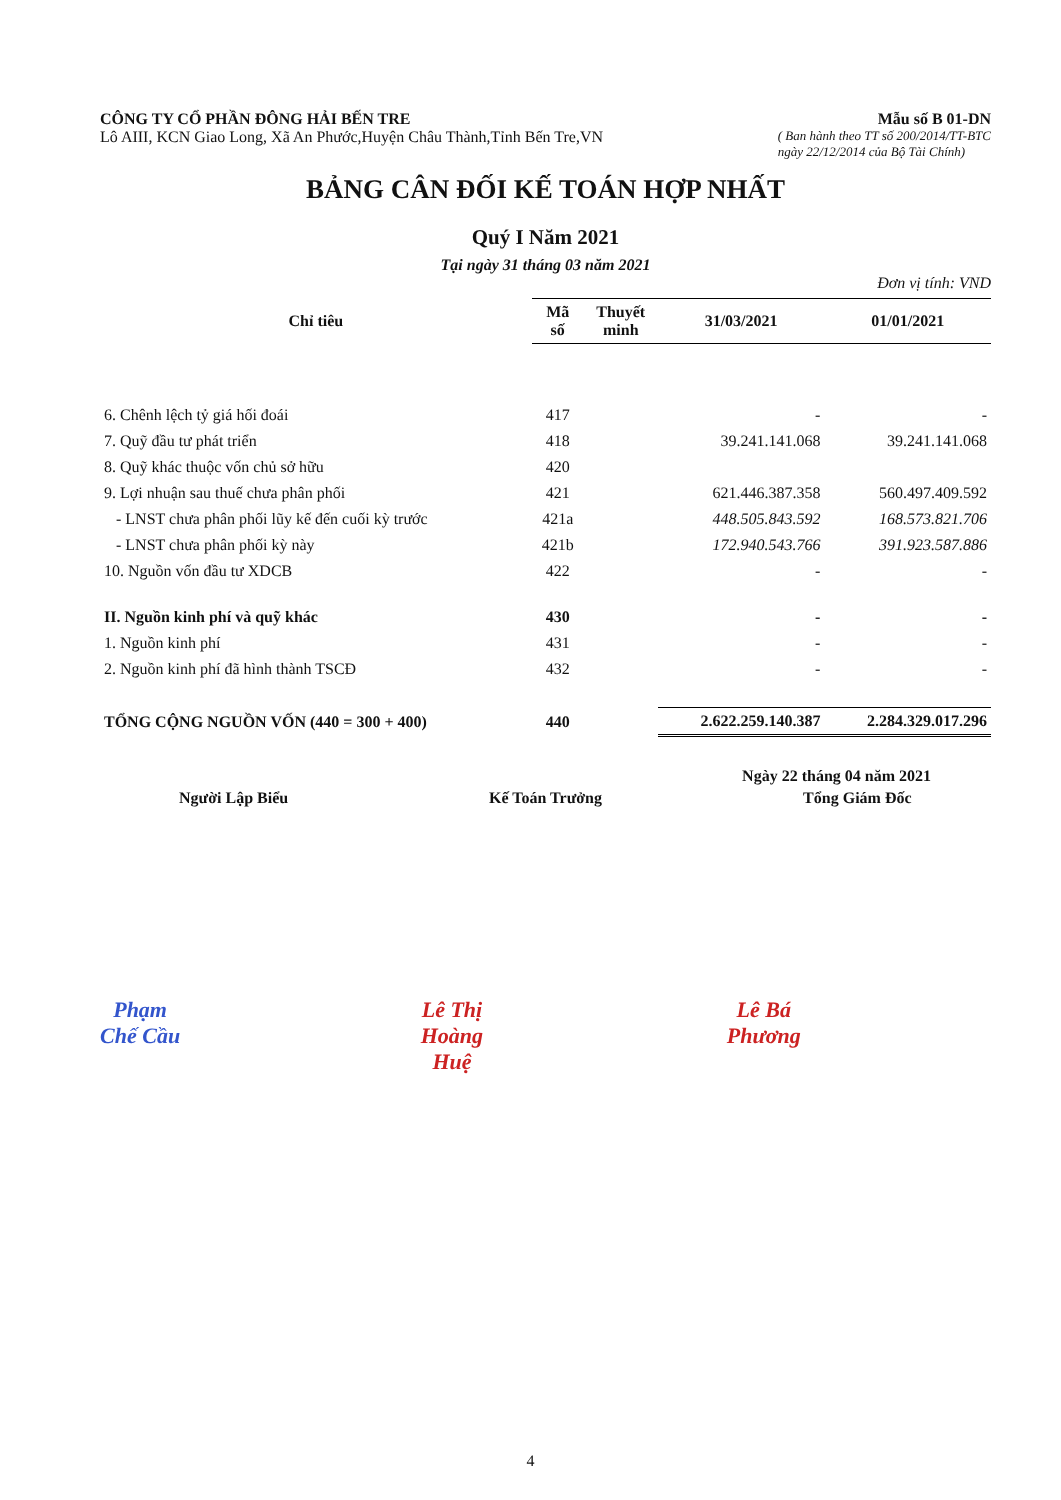CÔNG TY CỔ PHẦN ĐÔNG HẢI BẾN TRE
Mẫu số B 01-DN
Lô AIII, KCN Giao Long, Xã An Phước,Huyện Châu Thành,Tỉnh Bến Tre,VN
( Ban hành theo TT số 200/2014/TT-BTC
ngày 22/12/2014 của Bộ Tài Chính)
BẢNG CÂN ĐỐI KẾ TOÁN HỢP NHẤT
Quý I Năm 2021
Tại ngày 31 tháng 03 năm 2021
Đơn vị tính: VND
| Chỉ tiêu | Mã số | Thuyết minh | 31/03/2021 | 01/01/2021 |
| --- | --- | --- | --- | --- |
| 6. Chênh lệch tỷ giá hối đoái | 417 | | - | - |
| 7. Quỹ đầu tư phát triển | 418 | | 39.241.141.068 | 39.241.141.068 |
| 8. Quỹ khác thuộc vốn chủ sở hữu | 420 | | | |
| 9. Lợi nhuận sau thuế chưa phân phối | 421 | | 621.446.387.358 | 560.497.409.592 |
| - LNST chưa phân phối lũy kế đến cuối kỳ trước | 421a | | 448.505.843.592 | 168.573.821.706 |
| - LNST chưa phân phối kỳ này | 421b | | 172.940.543.766 | 391.923.587.886 |
| 10. Nguồn vốn đầu tư XDCB | 422 | | - | - |
| II. Nguồn kinh phí và quỹ khác | 430 | | - | - |
| 1. Nguồn kinh phí | 431 | | - | - |
| 2. Nguồn kinh phí đã hình thành TSCĐ | 432 | | - | - |
| TỔNG CỘNG NGUỒN VỐN (440 = 300 + 400) | 440 | | 2.622.259.140.387 | 2.284.329.017.296 |
Ngày 22 tháng 04 năm 2021
Người Lập Biểu
Phạm Chế Cầu
Kế Toán Trưởng
Lê Thị Hoàng Huệ
Tổng Giám Đốc
Lê Bá Phương
4